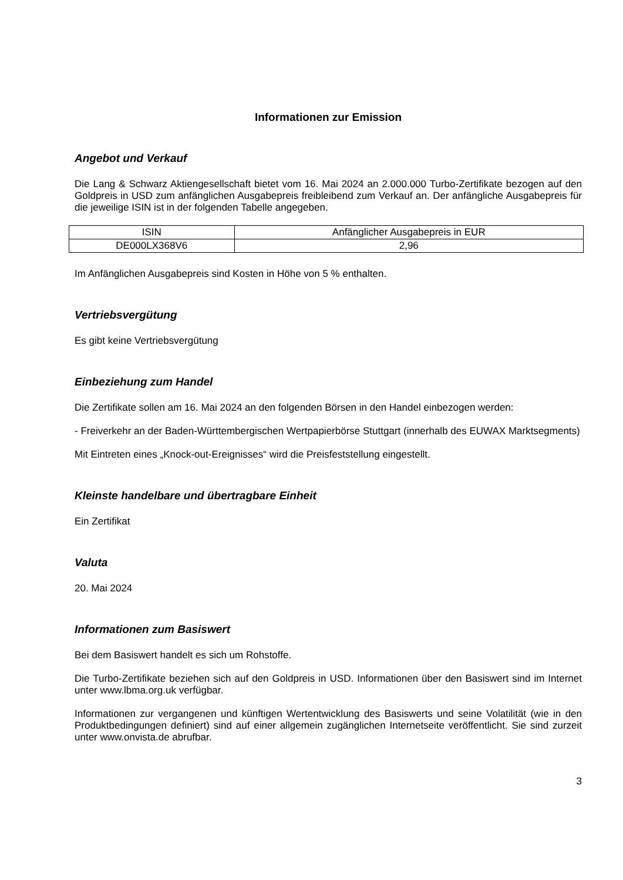Informationen zur Emission
Angebot und Verkauf
Die Lang & Schwarz Aktiengesellschaft bietet vom 16. Mai 2024 an 2.000.000 Turbo-Zertifikate bezogen auf den Goldpreis in USD zum anfänglichen Ausgabepreis freibleibend zum Verkauf an. Der anfängliche Ausgabepreis für die jeweilige ISIN ist in der folgenden Tabelle angegeben.
| ISIN | Anfänglicher Ausgabepreis in EUR |
| DE000LX368V6 | 2,96 |
Im Anfänglichen Ausgabepreis sind Kosten in Höhe von 5 % enthalten.
Vertriebsvergütung
Es gibt keine Vertriebsvergütung
Einbeziehung zum Handel
Die Zertifikate sollen am 16. Mai 2024 an den folgenden Börsen in den Handel einbezogen werden:
- Freiverkehr an der Baden-Württembergischen Wertpapierbörse Stuttgart (innerhalb des EUWAX Marktsegments)
Mit Eintreten eines „Knock-out-Ereignisses“ wird die Preisfeststellung eingestellt.
Kleinste handelbare und übertragbare Einheit
Ein Zertifikat
Valuta
20. Mai 2024
Informationen zum Basiswert
Bei dem Basiswert handelt es sich um Rohstoffe.
Die Turbo-Zertifikate beziehen sich auf den Goldpreis in USD. Informationen über den Basiswert sind im Internet unter www.lbma.org.uk verfügbar.
Informationen zur vergangenen und künftigen Wertentwicklung des Basiswerts und seine Volatilität (wie in den Produktbedingungen definiert) sind auf einer allgemein zugänglichen Internetseite veröffentlicht. Sie sind zurzeit unter www.onvista.de abrufbar.
3